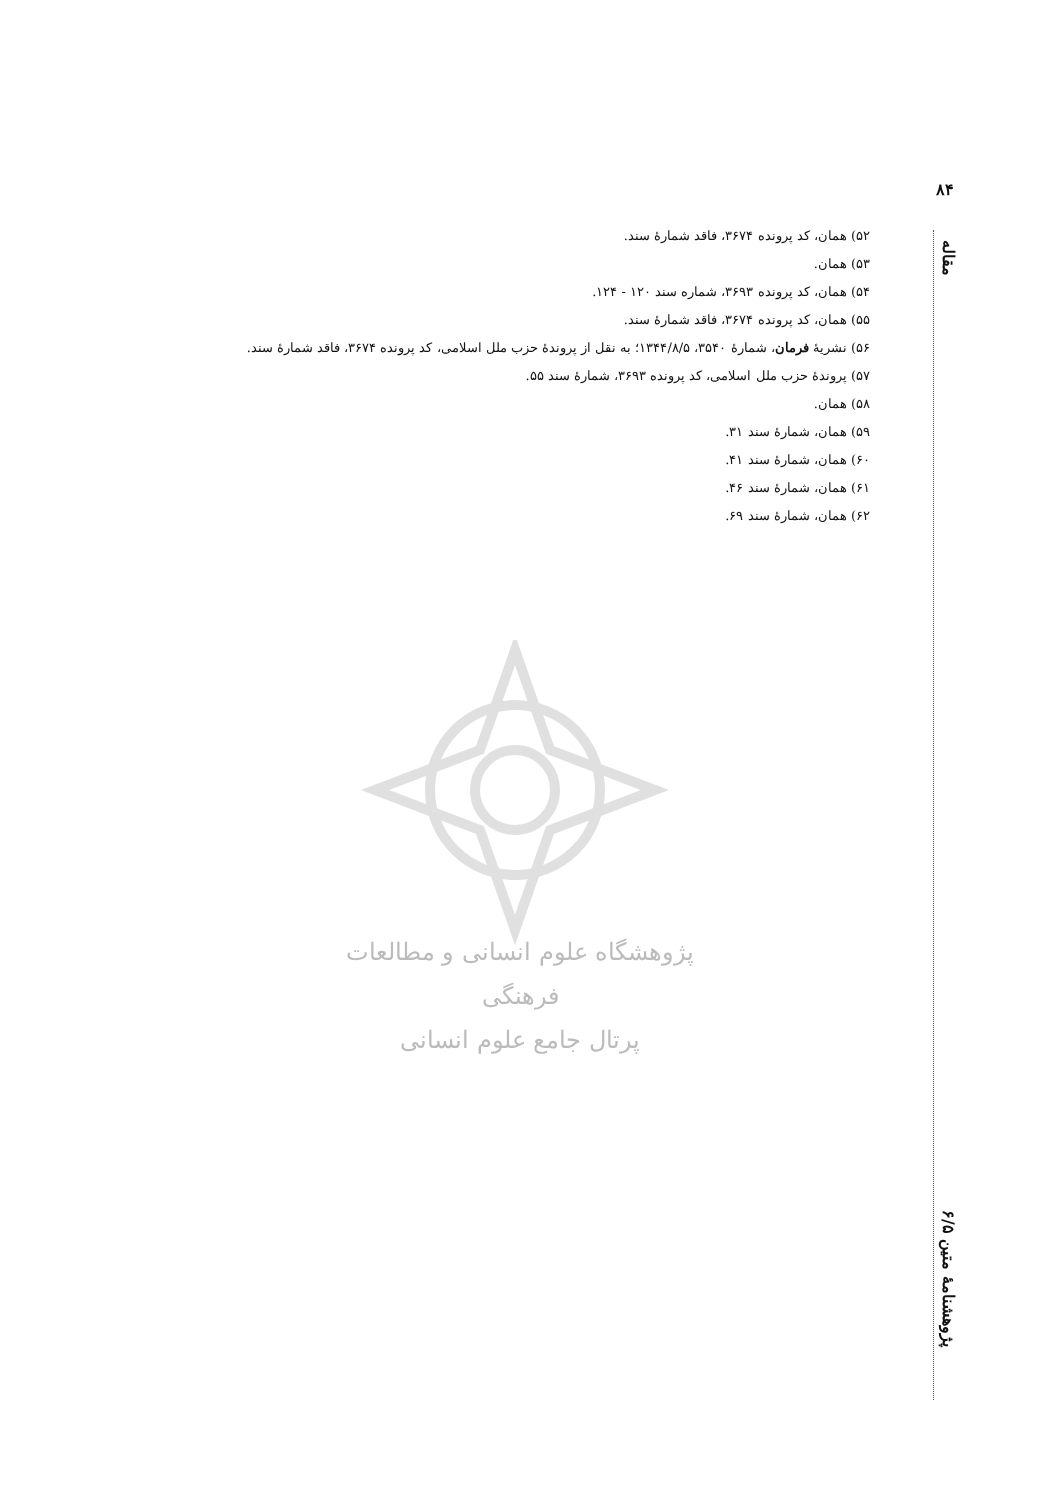۸۴
۵۲) همان، کد پرونده ۳۶۷۴، فاقد شمارهٔ سند.
۵۳) همان.
۵۴) همان، کد پرونده ۳۶۹۳، شماره سند ۱۲۰ - ۱۲۴.
۵۵) همان، کد پرونده ۳۶۷۴، فاقد شمارهٔ سند.
۵۶) نشریهٔ فرمان، شمارهٔ ۳۵۴۰، ۱۳۴۴/۸/۵؛ به نقل از پروندهٔ حزب ملل اسلامی، کد پرونده ۳۶۷۴، فاقد شمارهٔ سند.
۵۷) پروندهٔ حزب ملل اسلامی، کد پرونده ۳۶۹۳، شمارهٔ سند ۵۵.
۵۸) همان.
۵۹) همان، شمارهٔ سند ۳۱.
۶۰) همان، شمارهٔ سند ۴۱.
۶۱) همان، شمارهٔ سند ۴۶.
۶۲) همان، شمارهٔ سند ۶۹.
پژوهشگاه علوم انسانی و مطالعات فرهنگی
پرتال جامع علوم انسانی
مقاله
پژوهشنامهٔ متین ۶/۵